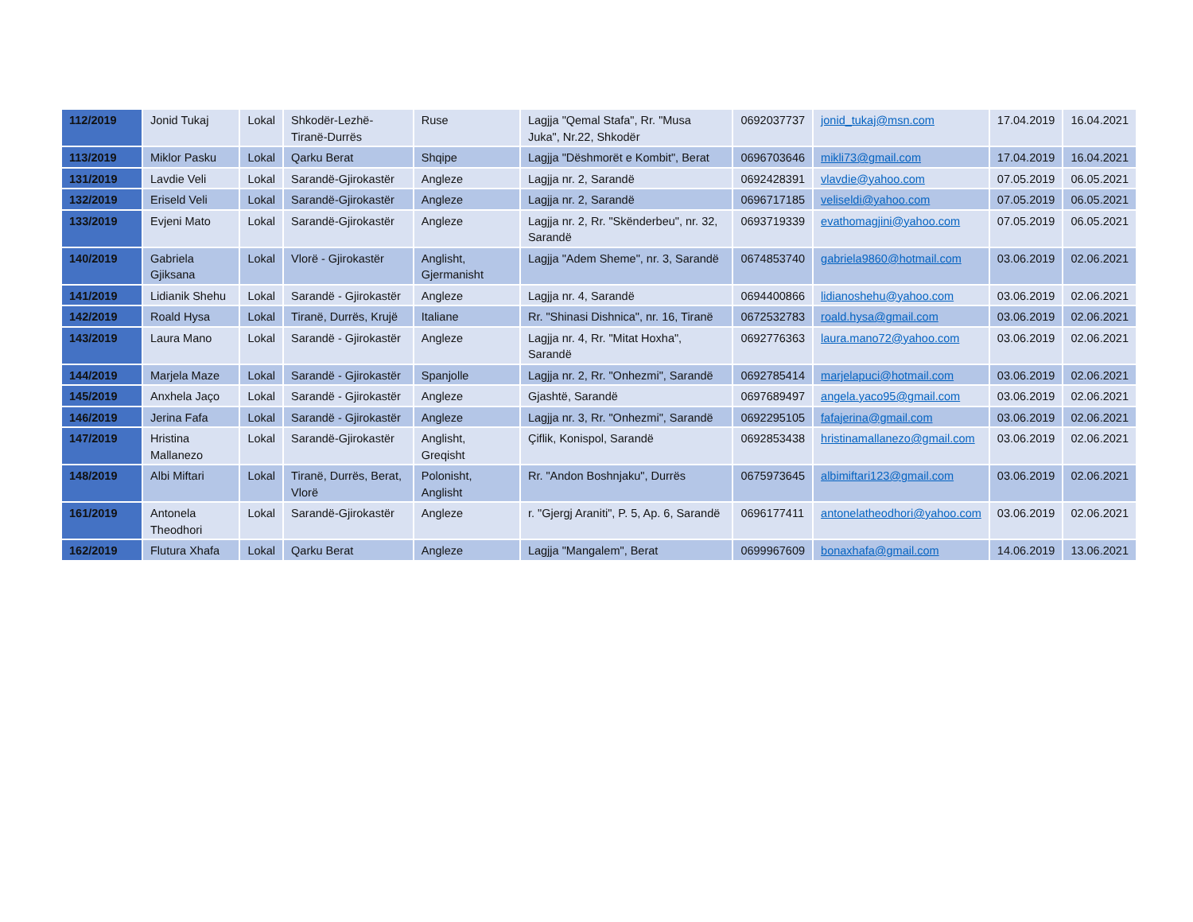| 112/2019 | Jonid Tukaj | Lokal | Shkodër-Lezhë-Tiranë-Durrës | Ruse | Lagjja "Qemal Stafa", Rr. "Musa Juka", Nr.22, Shkodër | 0692037737 | jonid_tukaj@msn.com | 17.04.2019 | 16.04.2021 |
| 113/2019 | Miklor Pasku | Lokal | Qarku Berat | Shqipe | Lagjja "Dëshmorët e Kombit", Berat | 0696703646 | mikli73@gmail.com | 17.04.2019 | 16.04.2021 |
| 131/2019 | Lavdie Veli | Lokal | Sarandë-Gjirokastër | Angleze | Lagjja nr. 2, Sarandë | 0692428391 | vlavdie@yahoo.com | 07.05.2019 | 06.05.2021 |
| 132/2019 | Eriseld Veli | Lokal | Sarandë-Gjirokastër | Angleze | Lagjja nr. 2, Sarandë | 0696717185 | veliseldi@yahoo.com | 07.05.2019 | 06.05.2021 |
| 133/2019 | Evjeni Mato | Lokal | Sarandë-Gjirokastër | Angleze | Lagjja nr. 2, Rr. "Skënderbeu", nr. 32, Sarandë | 0693719339 | evathomagjini@yahoo.com | 07.05.2019 | 06.05.2021 |
| 140/2019 | Gabriela Gjiksana | Lokal | Vlorë - Gjirokastër | Anglisht, Gjermanisht | Lagjja "Adem Sheme", nr. 3, Sarandë | 0674853740 | gabriela9860@hotmail.com | 03.06.2019 | 02.06.2021 |
| 141/2019 | Lidianik Shehu | Lokal | Sarandë - Gjirokastër | Angleze | Lagjja nr. 4, Sarandë | 0694400866 | lidianoshehu@yahoo.com | 03.06.2019 | 02.06.2021 |
| 142/2019 | Roald Hysa | Lokal | Tiranë, Durrës, Krujë | Italiane | Rr. "Shinasi Dishnica", nr. 16, Tiranë | 0672532783 | roald.hysa@gmail.com | 03.06.2019 | 02.06.2021 |
| 143/2019 | Laura Mano | Lokal | Sarandë - Gjirokastër | Angleze | Lagjja nr. 4, Rr. "Mitat Hoxha", Sarandë | 0692776363 | laura.mano72@yahoo.com | 03.06.2019 | 02.06.2021 |
| 144/2019 | Marjela Maze | Lokal | Sarandë - Gjirokastër | Spanjolle | Lagjja nr. 2, Rr. "Onhezmi", Sarandë | 0692785414 | marjelapuci@hotmail.com | 03.06.2019 | 02.06.2021 |
| 145/2019 | Anxhela Jaço | Lokal | Sarandë - Gjirokastër | Angleze | Gjashtë, Sarandë | 0697689497 | angela.yaco95@gmail.com | 03.06.2019 | 02.06.2021 |
| 146/2019 | Jerina Fafa | Lokal | Sarandë - Gjirokastër | Angleze | Lagjja nr. 3, Rr. "Onhezmi", Sarandë | 0692295105 | fafajerina@gmail.com | 03.06.2019 | 02.06.2021 |
| 147/2019 | Hristina Mallanezo | Lokal | Sarandë-Gjirokastër | Anglisht, Greqisht | Çiflik, Konispol, Sarandë | 0692853438 | hristinamallanezo@gmail.com | 03.06.2019 | 02.06.2021 |
| 148/2019 | Albi Miftari | Lokal | Tiranë, Durrës, Berat, Vlorë | Polonisht, Anglisht | Rr. "Andon Boshnjaku", Durrës | 0675973645 | albimiftari123@gmail.com | 03.06.2019 | 02.06.2021 |
| 161/2019 | Antonela Theodhori | Lokal | Sarandë-Gjirokastër | Angleze | r. "Gjergj Araniti", P. 5, Ap. 6, Sarandë | 0696177411 | antonelatheodhori@yahoo.com | 03.06.2019 | 02.06.2021 |
| 162/2019 | Flutura Xhafa | Lokal | Qarku Berat | Angleze | Lagjja "Mangalem", Berat | 0699967609 | bonaxhafa@gmail.com | 14.06.2019 | 13.06.2021 |